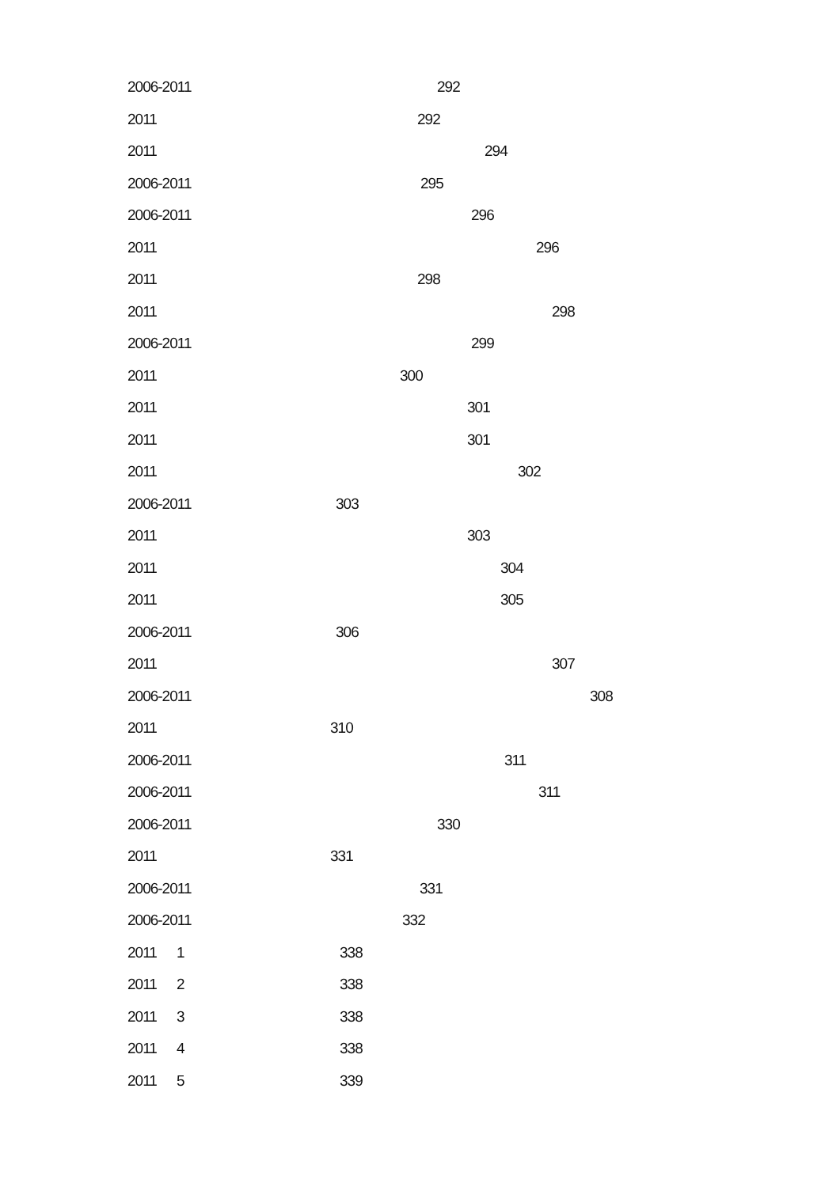2006-2011 292
2011 292
2011 294
2006-2011 295
2006-2011 296
2011 296
2011 298
2011 298
2006-2011 299
2011 300
2011 301
2011 301
2011 302
2006-2011 303
2011 303
2011 304
2011 305
2006-2011 306
2011 307
2006-2011 308
2011 310
2006-2011 311
2006-2011 311
2006-2011 330
2011 331
2006-2011 331
2006-2011 332
2011 1 338
2011 2 338
2011 3 338
2011 4 338
2011 5 339